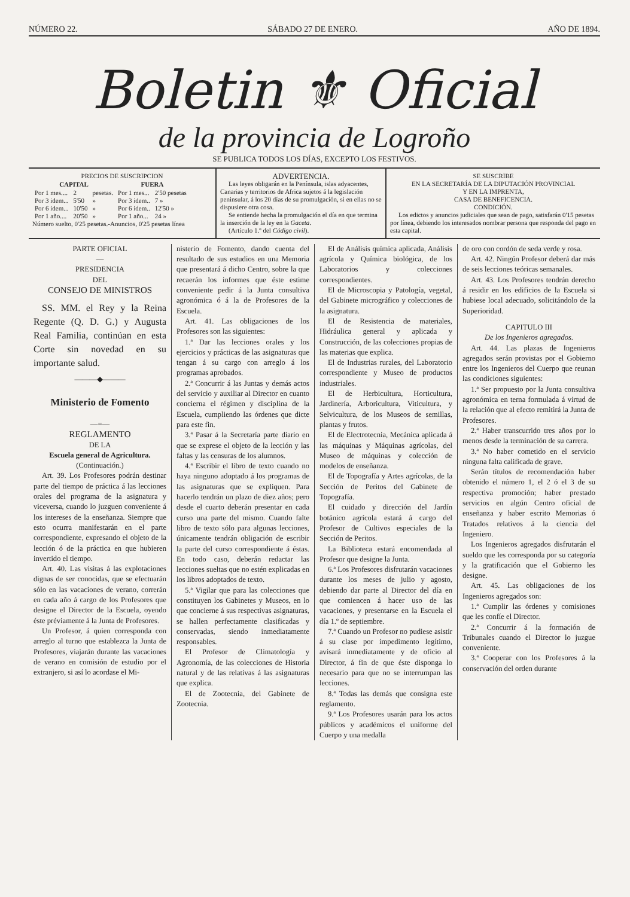NÚMERO 22. SÁBADO 27 DE ENERO. AÑO DE 1894.
Boletin ⚜ Oficial
de la provincia de Logroño
SE PUBLICA TODOS LOS DÍAS, EXCEPTO LOS FESTIVOS.
PRECIOS DE SUSCRIPCION
| CAPITAL | | | FUERA | |
| --- | --- | --- | --- | --- |
| Por 1 mes.... | 2 | pesetas. | Por 1 mes... | 2'50 pesetas |
| Por 3 idem... | 5'50 | » | Por 3 idem.. | 7 » |
| Por 6 idem... | 10'50 | » | Por 6 idem.. | 12'50 » |
| Por 1 año.... | 20'50 | » | Por 1 año... | 24 » |
Número suelto, 0'25 pesetas.-Anuncios, 0'25 pesetas línea
ADVERTENCIA.
Las leyes obligarán en la Península, islas adyacentes, Canarias y territorios de Africa sujetos á la legislación peninsular, á los 20 días de su promulgación, si en ellas no se dispusiere otra cosa.
Se entiende hecha la promulgación el día en que termina la inserción de la ley en la Gaceta.
(Artículo 1.º del Código civil).
SE SUSCRIBE
EN LA SECRETARÍA DE LA DIPUTACIÓN PROVINCIAL
Y EN LA IMPRENTA,
CASA DE BENEFICENCIA.
CONDICIÓN.
Los edictos y anuncios judiciales que sean de pago, satisfarán 0'15 pesetas por línea, debiendo los interesados nombrar persona que responda del pago en esta capital.
PARTE OFICIAL
—
PRESIDENCIA
DEL
CONSEJO DE MINISTROS
SS. MM. el Rey y la Reina Regente (Q. D. G.) y Augusta Real Familia, continúan en esta Corte sin novedad en su importante salud.
———◆———
Ministerio de Fomento
—=—
REGLAMENTO
DE LA
Escuela general de Agricultura.
(Continuación.)
Art. 39. Los Profesores podrán destinar parte del tiempo de práctica á las lecciones orales del programa de la asignatura y viceversa, cuando lo juzguen conveniente á los intereses de la enseñanza. Siempre que esto ocurra manifestarán en el parte correspondiente, expresando el objeto de la lección ó de la práctica en que hubieren invertido el tiempo.
Art. 40. Las visitas á las explotaciones dignas de ser conocidas, que se efectuarán sólo en las vacaciones de verano, correrán en cada año á cargo de los Profesores que designe el Director de la Escuela, oyendo éste préviamente á la Junta de Profesores.
Un Profesor, á quien corresponda con arreglo al turno que establezca la Junta de Profesores, viajarán durante las vacaciones de verano en comisión de estudio por el extranjero, si así lo acordase el Mi-
nisterio de Fomento, dando cuenta del resultado de sus estudios en una Memoria que presentará á dicho Centro, sobre la que recaerán los informes que éste estime conveniente pedir á la Junta consultiva agronómica ó á la de Profesores de la Escuela.
Art. 41. Las obligaciones de los Profesores son las siguientes:
1.ª Dar las lecciones orales y los ejercicios y prácticas de las asignaturas que tengan á su cargo con arreglo á los programas aprobados.
2.ª Concurrir á las Juntas y demás actos del servicio y auxiliar al Director en cuanto concierna el régimen y disciplina de la Escuela, cumpliendo las órdenes que dicte para este fin.
3.ª Pasar á la Secretaría parte diario en que se exprese el objeto de la lección y las faltas y las censuras de los alumnos.
4.ª Escribir el libro de texto cuando no haya ninguno adoptado á los programas de las asignaturas que se expliquen. Para hacerlo tendrán un plazo de diez años; pero desde el cuarto deberán presentar en cada curso una parte del mismo. Cuando falte libro de texto sólo para algunas lecciones, únicamente tendrán obligación de escribir la parte del curso correspondiente á éstas. En todo caso, deberán redactar las lecciones sueltas que no estén explicadas en los libros adoptados de texto.
5.ª Vigilar que para las colecciones que constituyen los Gabinetes y Museos, en lo que concierne á sus respectivas asignaturas, se hallen perfectamente clasificadas y conservadas, siendo inmediatamente responsables.
El Profesor de Climatología y Agronomía, de las colecciones de Historia natural y de las relativas á las asignaturas que explica.
El de Zootecnia, del Gabinete de Zootecnia.
El de Análisis química aplicada, Análisis agrícola y Química biológica, de los Laboratorios y colecciones correspondientes.
El de Microscopia y Patología, vegetal, del Gabinete micrográfico y colecciones de la asignatura.
El de Resistencia de materiales, Hidráulica general y aplicada y Construcción, de las colecciones propias de las materias que explica.
El de Industrias rurales, del Laboratorio correspondiente y Museo de productos industriales.
El de Herbicultura, Horticultura, Jardinería, Arboricultura, Viticultura, y Selvicultura, de los Museos de semillas, plantas y frutos.
El de Electrotecnia, Mecánica aplicada á las máquinas y Máquinas agrícolas, del Museo de máquinas y colección de modelos de enseñanza.
El de Topografía y Artes agrícolas, de la Sección de Peritos del Gabinete de Topografía.
El cuidado y dirección del Jardín botánico agrícola estará á cargo del Profesor de Cultivos especiales de la Sección de Peritos.
La Biblioteca estará encomendada al Profesor que designe la Junta.
6.ª Los Profesores disfrutarán vacaciones durante los meses de julio y agosto, debiendo dar parte al Director del día en que comiencen á hacer uso de las vacaciones, y presentarse en la Escuela el día 1.º de septiembre.
7.ª Cuando un Profesor no pudiese asistir á su clase por impedimento legítimo, avisará inmediatamente y de oficio al Director, á fin de que éste disponga lo necesario para que no se interrumpan las lecciones.
8.ª Todas las demás que consigna este reglamento.
9.ª Los Profesores usarán para los actos públicos y académicos el uniforme del Cuerpo y una medalla
de oro con cordón de seda verde y rosa.
Art. 42. Ningún Profesor deberá dar más de seis lecciones teóricas semanales.
Art. 43. Los Profesores tendrán derecho á residir en los edificios de la Escuela si hubiese local adecuado, solicitándolo de la Superioridad.
CAPITULO III
De los Ingenieros agregados.
Art. 44. Las plazas de Ingenieros agregados serán provistas por el Gobierno entre los Ingenieros del Cuerpo que reunan las condiciones siguientes:
1.ª Ser propuesto por la Junta consultiva agronómica en terna formulada á virtud de la relación que al efecto remitirá la Junta de Profesores.
2.ª Haber transcurrido tres años por lo menos desde la terminación de su carrera.
3.ª No haber cometido en el servicio ninguna falta calificada de grave.
Serán títulos de recomendación haber obtenido el número 1, el 2 ó el 3 de su respectiva promoción; haber prestado servicios en algún Centro oficial de enseñanza y haber escrito Memorias ó Tratados relativos á la ciencia del Ingeniero.
Los Ingenieros agregados disfrutarán el sueldo que les corresponda por su categoría y la gratificación que el Gobierno les designe.
Art. 45. Las obligaciones de los Ingenieros agregados son:
1.ª Cumplir las órdenes y comisiones que les confíe el Director.
2.ª Concurrir á la formación de Tribunales cuando el Director lo juzgue conveniente.
3.ª Cooperar con los Profesores á la conservación del orden durante